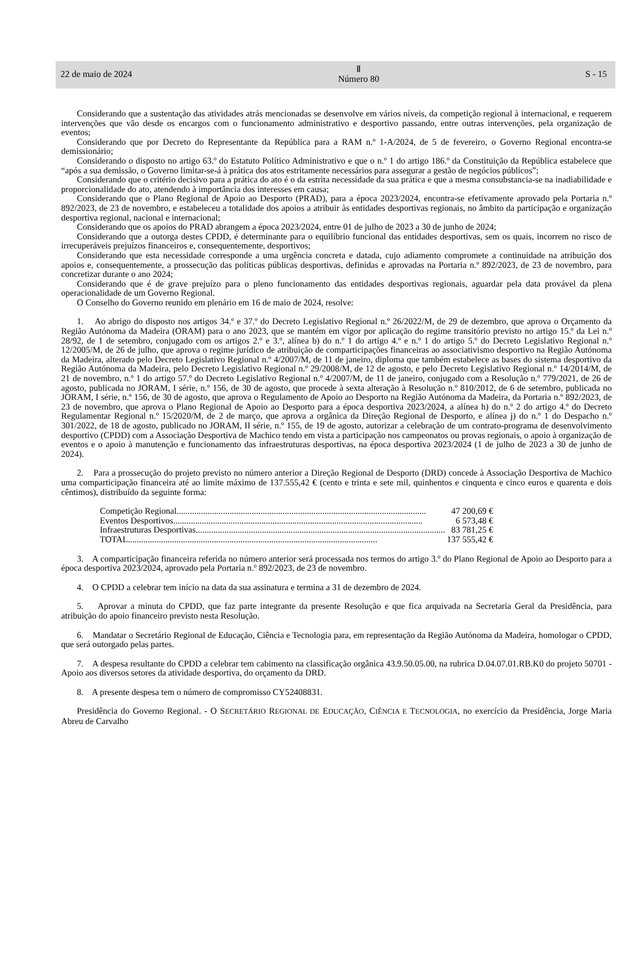22 de maio de 2024
Ⅱ
Número 80
S - 15
Considerando que a sustentação das atividades atrás mencionadas se desenvolve em vários níveis, da competição regional à internacional, e requerem intervenções que vão desde os encargos com o funcionamento administrativo e desportivo passando, entre outras intervenções, pela organização de eventos;
Considerando que por Decreto do Representante da República para a RAM n.º 1-A/2024, de 5 de fevereiro, o Governo Regional encontra-se demissionário;
Considerando o disposto no artigo 63.º do Estatuto Político Administrativo e que o n.º 1 do artigo 186.º da Constituição da República estabelece que “após a sua demissão, o Governo limitar-se-á à prática dos atos estritamente necessários para assegurar a gestão de negócios públicos”;
Considerando que o critério decisivo para a prática do ato é o da estrita necessidade da sua prática e que a mesma consubstancia-se na inadiabilidade e proporcionalidade do ato, atendendo à importância dos interesses em causa;
Considerando que o Plano Regional de Apoio ao Desporto (PRAD), para a época 2023/2024, encontra-se efetivamente aprovado pela Portaria n.º 892/2023, de 23 de novembro, e estabeleceu a totalidade dos apoios a atribuir às entidades desportivas regionais, no âmbito da participação e organização desportiva regional, nacional e internacional;
Considerando que os apoios do PRAD abrangem a época 2023/2024, entre 01 de julho de 2023 a 30 de junho de 2024;
Considerando que a outorga destes CPDD, é determinante para o equilíbrio funcional das entidades desportivas, sem os quais, incorrem no risco de irrecuperáveis prejuízos financeiros e, consequentemente, desportivos;
Considerando que esta necessidade corresponde a uma urgência concreta e datada, cujo adiamento compromete a continuidade na atribuição dos apoios e, consequentemente, a prossecução das políticas públicas desportivas, definidas e aprovadas na Portaria n.º 892/2023, de 23 de novembro, para concretizar durante o ano 2024;
Considerando que é de grave prejuízo para o pleno funcionamento das entidades desportivas regionais, aguardar pela data provável da plena operacionalidade de um Governo Regional.
O Conselho do Governo reunido em plenário em 16 de maio de 2024, resolve:
1. Ao abrigo do disposto nos artigos 34.º e 37.º do Decreto Legislativo Regional n.º 26/2022/M, de 29 de dezembro, que aprova o Orçamento da Região Autónoma da Madeira (ORAM) para o ano 2023, que se mantém em vigor por aplicação do regime transitório previsto no artigo 15.º da Lei n.º 28/92, de 1 de setembro, conjugado com os artigos 2.º e 3.º, alínea b) do n.º 1 do artigo 4.º e n.º 1 do artigo 5.º do Decreto Legislativo Regional n.º 12/2005/M, de 26 de julho, que aprova o regime jurídico de atribuição de comparticipações financeiras ao associativismo desportivo na Região Autónoma da Madeira, alterado pelo Decreto Legislativo Regional n.º 4/2007/M, de 11 de janeiro, diploma que também estabelece as bases do sistema desportivo da Região Autónoma da Madeira, pelo Decreto Legislativo Regional n.º 29/2008/M, de 12 de agosto, e pelo Decreto Legislativo Regional n.º 14/2014/M, de 21 de novembro, n.º 1 do artigo 57.º do Decreto Legislativo Regional n.º 4/2007/M, de 11 de janeiro, conjugado com a Resolução n.º 779/2021, de 26 de agosto, publicada no JORAM, I série, n.º 156, de 30 de agosto, que procede à sexta alteração à Resolução n.º 810/2012, de 6 de setembro, publicada no JORAM, I série, n.º 156, de 30 de agosto, que aprova o Regulamento de Apoio ao Desporto na Região Autónoma da Madeira, da Portaria n.º 892/2023, de 23 de novembro, que aprova o Plano Regional de Apoio ao Desporto para a época desportiva 2023/2024, a alínea h) do n.º 2 do artigo 4.º do Decreto Regulamentar Regional n.º 15/2020/M, de 2 de março, que aprova a orgânica da Direção Regional de Desporto, e alínea j) do n.º 1 do Despacho n.º 301/2022, de 18 de agosto, publicado no JORAM, II série, n.º 155, de 19 de agosto, autorizar a celebração de um contrato-programa de desenvolvimento desportivo (CPDD) com a Associação Desportiva de Machico tendo em vista a participação nos campeonatos ou provas regionais, o apoio à organização de eventos e o apoio à manutenção e funcionamento das infraestruturas desportivas, na época desportiva 2023/2024 (1 de julho de 2023 a 30 de junho de 2024).
2. Para a prossecução do projeto previsto no número anterior a Direção Regional de Desporto (DRD) concede à Associação Desportiva de Machico uma comparticipação financeira até ao limite máximo de 137.555,42 € (cento e trinta e sete mil, quinhentos e cinquenta e cinco euros e quarenta e dois cêntimos), distribuído da seguinte forma:
Competição Regional................................................................................................................. 47 200,69 €
Eventos Desportivos................................................................................................................. 6 573,48 €
Infraestruturas Desportivas................................................................................................................. 83 781,25 €
TOTAL................................................................................................................. 137 555,42 €
3. A comparticipação financeira referida no número anterior será processada nos termos do artigo 3.º do Plano Regional de Apoio ao Desporto para a época desportiva 2023/2024, aprovado pela Portaria n.º 892/2023, de 23 de novembro.
4. O CPDD a celebrar tem início na data da sua assinatura e termina a 31 de dezembro de 2024.
5. Aprovar a minuta do CPDD, que faz parte integrante da presente Resolução e que fica arquivada na Secretaria Geral da Presidência, para atribuição do apoio financeiro previsto nesta Resolução.
6. Mandatar o Secretário Regional de Educação, Ciência e Tecnologia para, em representação da Região Autónoma da Madeira, homologar o CPDD, que será outorgado pelas partes.
7. A despesa resultante do CPDD a celebrar tem cabimento na classificação orgânica 43.9.50.05.00, na rubrica D.04.07.01.RB.K0 do projeto 50701 - Apoio aos diversos setores da atividade desportiva, do orçamento da DRD.
8. A presente despesa tem o número de compromisso CY52408831.
Presidência do Governo Regional. - O SECRETÁRIO REGIONAL DE EDUCAÇÃO, CIÊNCIA E TECNOLOGIA, no exercício da Presidência, Jorge Maria Abreu de Carvalho